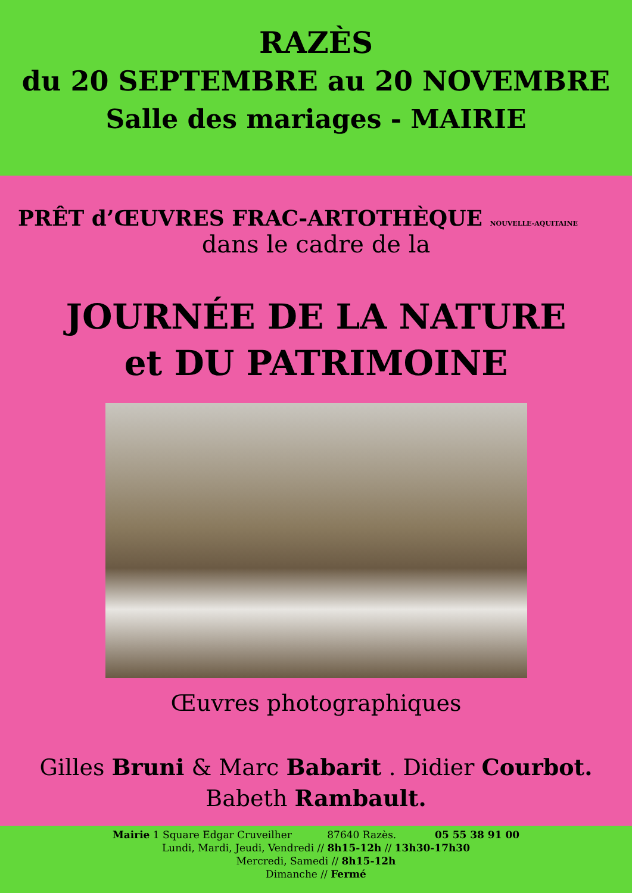RAZÈS
du 20 SEPTEMBRE au 20 NOVEMBRE
Salle des mariages - MAIRIE
PRÊT d’ŒUVRES FRAC-ARTOTHÈQUE NOUVELLE-AQUITAINE
dans le cadre de la
JOURNÉE DE LA NATURE
et DU PATRIMOINE
Œuvres photographiques
Gilles Bruni & Marc Babarit . Didier Courbot.
Babeth Rambault.
Mairie 1 Square Edgar Cruveilher 87640 Razès. 05 55 38 91 00
Lundi, Mardi, Jeudi, Vendredi // 8h15-12h // 13h30-17h30
Mercredi, Samedi // 8h15-12h
Dimanche // Fermé